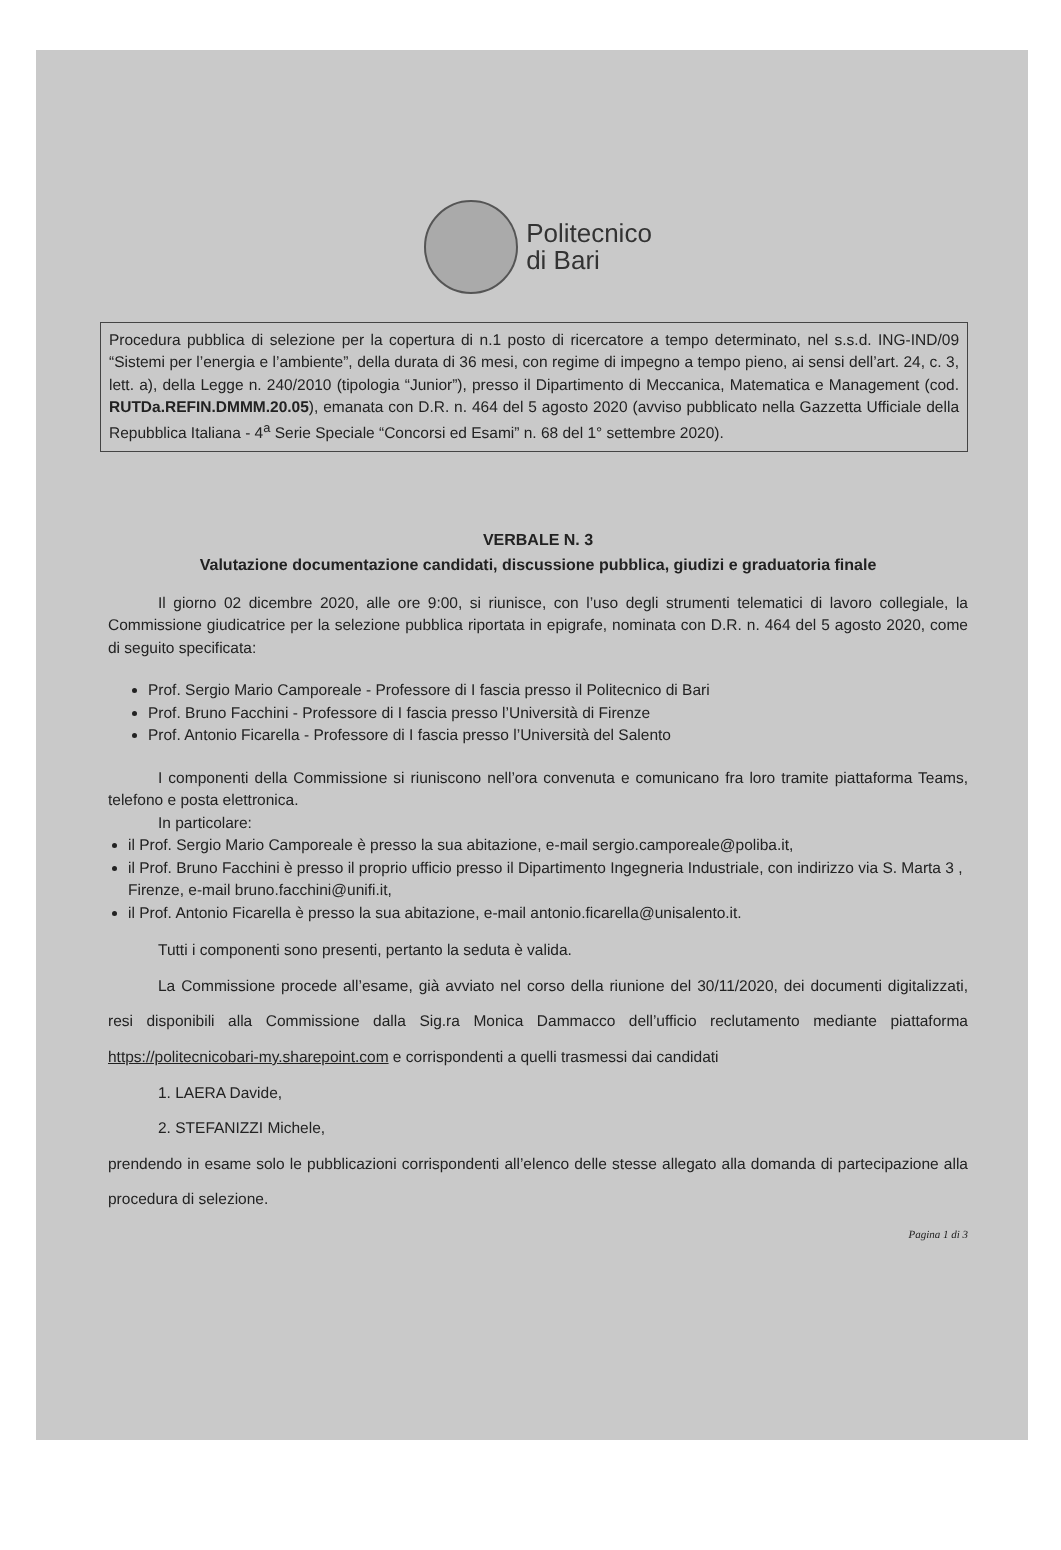Politecnico
di Bari
Procedura pubblica di selezione per la copertura di n.1 posto di ricercatore a tempo determinato, nel s.s.d. ING-IND/09 “Sistemi per l’energia e l’ambiente”, della durata di 36 mesi, con regime di impegno a tempo pieno, ai sensi dell’art. 24, c. 3, lett. a), della Legge n. 240/2010 (tipologia “Junior”), presso il Dipartimento di Meccanica, Matematica e Management (cod. RUTDa.REFIN.DMMM.20.05), emanata con D.R. n. 464 del 5 agosto 2020 (avviso pubblicato nella Gazzetta Ufficiale della Repubblica Italiana - 4<sup>a</sup> Serie Speciale “Concorsi ed Esami” n. 68 del 1° settembre 2020).
VERBALE N. 3
Valutazione documentazione candidati, discussione pubblica, giudizi e graduatoria finale
Il giorno 02 dicembre 2020, alle ore 9:00, si riunisce, con l’uso degli strumenti telematici di lavoro collegiale, la Commissione giudicatrice per la selezione pubblica riportata in epigrafe, nominata con D.R. n. 464 del 5 agosto 2020, come di seguito specificata:
Prof. Sergio Mario Camporeale - Professore di I fascia presso il Politecnico di Bari
Prof. Bruno Facchini - Professore di I fascia presso l’Università di Firenze
Prof. Antonio Ficarella - Professore di I fascia presso l’Università del Salento
I componenti della Commissione si riuniscono nell’ora convenuta e comunicano fra loro tramite piattaforma Teams, telefono e posta elettronica.
In particolare:
il Prof. Sergio Mario Camporeale è presso la sua abitazione, e-mail sergio.camporeale@poliba.it,
il Prof. Bruno Facchini è presso il proprio ufficio presso il Dipartimento Ingegneria Industriale, con indirizzo via S. Marta 3 , Firenze, e-mail bruno.facchini@unifi.it,
il Prof. Antonio Ficarella è presso la sua abitazione, e-mail antonio.ficarella@unisalento.it.
Tutti i componenti sono presenti, pertanto la seduta è valida.
La Commissione procede all’esame, già avviato nel corso della riunione del 30/11/2020, dei documenti digitalizzati, resi disponibili alla Commissione dalla Sig.ra Monica Dammacco dell’ufficio reclutamento mediante piattaforma https://politecnicobari-my.sharepoint.com e corrispondenti a quelli trasmessi dai candidati
1. LAERA Davide,
2. STEFANIZZI Michele,
prendendo in esame solo le pubblicazioni corrispondenti all’elenco delle stesse allegato alla domanda di partecipazione alla procedura di selezione.
Pagina 1 di 3